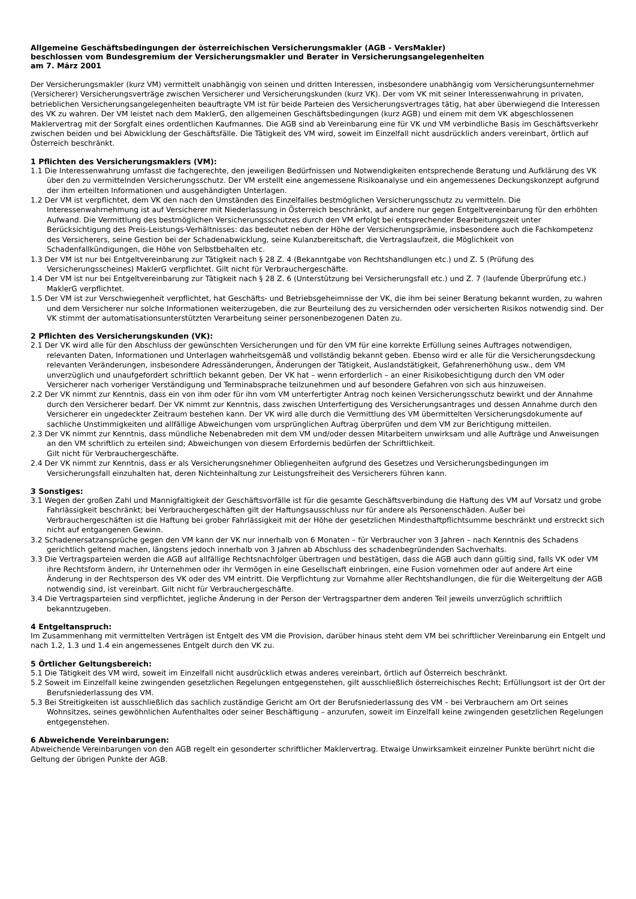Allgemeine Geschäftsbedingungen der österreichischen Versicherungsmakler (AGB - VersMakler)
beschlossen vom Bundesgremium der Versicherungsmakler und Berater in Versicherungsangelegenheiten
am 7. März 2001
Der Versicherungsmakler (kurz VM) vermittelt unabhängig von seinen und dritten Interessen, insbesondere unabhängig vom Versicherungsunternehmer (Versicherer) Versicherungsverträge zwischen Versicherer und Versicherungskunden (kurz VK). Der vom VK mit seiner Interessenwahrung in privaten, betrieblichen Versicherungsangelegenheiten beauftragte VM ist für beide Parteien des Versicherungsvertrages tätig, hat aber überwiegend die Interessen des VK zu wahren. Der VM leistet nach dem MaklerG, den allgemeinen Geschäftsbedingungen (kurz AGB) und einem mit dem VK abgeschlossenen Maklervertrag mit der Sorgfalt eines ordentlichen Kaufmannes. Die AGB sind ab Vereinbarung eine für VK und VM verbindliche Basis im Geschäftsverkehr zwischen beiden und bei Abwicklung der Geschäftsfälle. Die Tätigkeit des VM wird, soweit im Einzelfall nicht ausdrücklich anders vereinbart, örtlich auf Österreich beschränkt.
1 Pflichten des Versicherungsmaklers (VM):
1.1 Die Interessenwahrung umfasst die fachgerechte, den jeweiligen Bedürfnissen und Notwendigkeiten entsprechende Beratung und Aufklärung des VK über den zu vermittelnden Versicherungsschutz. Der VM erstellt eine angemessene Risikoanalyse und ein angemessenes Deckungskonzept aufgrund der ihm erteilten Informationen und ausgehändigten Unterlagen.
1.2 Der VM ist verpflichtet, dem VK den nach den Umständen des Einzelfalles bestmöglichen Versicherungsschutz zu vermitteln. Die Interessenwahrnehmung ist auf Versicherer mit Niederlassung in Österreich beschränkt, auf andere nur gegen Entgeltvereinbarung für den erhöhten Aufwand. Die Vermittlung des bestmöglichen Versicherungsschutzes durch den VM erfolgt bei entsprechender Bearbeitungszeit unter Berücksichtigung des Preis-Leistungs-Verhältnisses: das bedeutet neben der Höhe der Versicherungsprämie, insbesondere auch die Fachkompetenz des Versicherers, seine Gestion bei der Schadenabwicklung, seine Kulanzbereitschaft, die Vertragslaufzeit, die Möglichkeit von Schadenfallkündigungen, die Höhe von Selbstbehalten etc.
1.3 Der VM ist nur bei Entgeltvereinbarung zur Tätigkeit nach § 28 Z. 4 (Bekanntgabe von Rechtshandlungen etc.) und Z. 5 (Prüfung des Versicherungsscheines) MaklerG verpflichtet. Gilt nicht für Verbrauchergeschäfte.
1.4 Der VM ist nur bei Entgeltvereinbarung zur Tätigkeit nach § 28 Z. 6 (Unterstützung bei Versicherungsfall etc.) und Z. 7 (laufende Überprüfung etc.) MaklerG verpflichtet.
1.5 Der VM ist zur Verschwiegenheit verpflichtet, hat Geschäfts- und Betriebsgeheimnisse der VK, die ihm bei seiner Beratung bekannt wurden, zu wahren und dem Versicherer nur solche Informationen weiterzugeben, die zur Beurteilung des zu versichernden oder versicherten Risikos notwendig sind. Der VK stimmt der automatisationsunterstützten Verarbeitung seiner personenbezogenen Daten zu.
2 Pflichten des Versicherungskunden (VK):
2.1 Der VK wird alle für den Abschluss der gewünschten Versicherungen und für den VM für eine korrekte Erfüllung seines Auftrages notwendigen, relevanten Daten, Informationen und Unterlagen wahrheitsgemäß und vollständig bekannt geben. Ebenso wird er alle für die Versicherungsdeckung relevanten Veränderungen, insbesondere Adressänderungen, Änderungen der Tätigkeit, Auslandstätigkeit, Gefahrenerhöhung usw., dem VM unverzüglich und unaufgefordert schriftlich bekannt geben. Der VK hat – wenn erforderlich – an einer Risikobesichtigung durch den VM oder Versicherer nach vorheriger Verständigung und Terminabsprache teilzunehmen und auf besondere Gefahren von sich aus hinzuweisen.
2.2 Der VK nimmt zur Kenntnis, dass ein von ihm oder für ihn vom VM unterfertigter Antrag noch keinen Versicherungsschutz bewirkt und der Annahme durch den Versicherer bedarf. Der VK nimmt zur Kenntnis, dass zwischen Unterfertigung des Versicherungsantrages und dessen Annahme durch den Versicherer ein ungedeckter Zeitraum bestehen kann. Der VK wird alle durch die Vermittlung des VM übermittelten Versicherungsdokumente auf sachliche Unstimmigkeiten und allfällige Abweichungen vom ursprünglichen Auftrag überprüfen und dem VM zur Berichtigung mitteilen.
2.3 Der VK nimmt zur Kenntnis, dass mündliche Nebenabreden mit dem VM und/oder dessen Mitarbeitern unwirksam und alle Aufträge und Anweisungen an den VM schriftlich zu erteilen sind; Abweichungen von diesem Erfordernis bedürfen der Schriftlichkeit.
Gilt nicht für Verbrauchergeschäfte.
2.4 Der VK nimmt zur Kenntnis, dass er als Versicherungsnehmer Obliegenheiten aufgrund des Gesetzes und Versicherungsbedingungen im Versicherungsfall einzuhalten hat, deren Nichteinhaltung zur Leistungsfreiheit des Versicherers führen kann.
3 Sonstiges:
3.1 Wegen der großen Zahl und Mannigfaltigkeit der Geschäftsvorfälle ist für die gesamte Geschäftsverbindung die Haftung des VM auf Vorsatz und grobe Fahrlässigkeit beschränkt; bei Verbrauchergeschäften gilt der Haftungsausschluss nur für andere als Personenschäden. Außer bei Verbrauchergeschäften ist die Haftung bei grober Fahrlässigkeit mit der Höhe der gesetzlichen Mindesthaftpflichtsumme beschränkt und erstreckt sich nicht auf entgangenen Gewinn.
3.2 Schadenersatzansprüche gegen den VM kann der VK nur innerhalb von 6 Monaten – für Verbraucher von 3 Jahren – nach Kenntnis des Schadens gerichtlich geltend machen, längstens jedoch innerhalb von 3 Jahren ab Abschluss des schadenbegründenden Sachverhalts.
3.3 Die Vertragsparteien werden die AGB auf allfällige Rechtsnachfolger übertragen und bestätigen, dass die AGB auch dann gültig sind, falls VK oder VM ihre Rechtsform ändern, ihr Unternehmen oder ihr Vermögen in eine Gesellschaft einbringen, eine Fusion vornehmen oder auf andere Art eine Änderung in der Rechtsperson des VK oder des VM eintritt. Die Verpflichtung zur Vornahme aller Rechtshandlungen, die für die Weitergeltung der AGB notwendig sind, ist vereinbart. Gilt nicht für Verbrauchergeschäfte.
3.4 Die Vertragsparteien sind verpflichtet, jegliche Änderung in der Person der Vertragspartner dem anderen Teil jeweils unverzüglich schriftlich bekanntzugeben.
4 Entgeltanspruch:
Im Zusammenhang mit vermittelten Verträgen ist Entgelt des VM die Provision, darüber hinaus steht dem VM bei schriftlicher Vereinbarung ein Entgelt und nach 1.2, 1.3 und 1.4 ein angemessenes Entgelt durch den VK zu.
5 Örtlicher Geltungsbereich:
5.1 Die Tätigkeit des VM wird, soweit im Einzelfall nicht ausdrücklich etwas anderes vereinbart, örtlich auf Österreich beschränkt.
5.2 Soweit im Einzelfall keine zwingenden gesetzlichen Regelungen entgegenstehen, gilt ausschließlich österreichisches Recht; Erfüllungsort ist der Ort der Berufsniederlassung des VM.
5.3 Bei Streitigkeiten ist ausschließlich das sachlich zuständige Gericht am Ort der Berufsniederlassung des VM – bei Verbrauchern am Ort seines Wohnsitzes, seines gewöhnlichen Aufenthaltes oder seiner Beschäftigung – anzurufen, soweit im Einzelfall keine zwingenden gesetzlichen Regelungen entgegenstehen.
6 Abweichende Vereinbarungen:
Abweichende Vereinbarungen von den AGB regelt ein gesonderter schriftlicher Maklervertrag. Etwaige Unwirksamkeit einzelner Punkte berührt nicht die Geltung der übrigen Punkte der AGB.